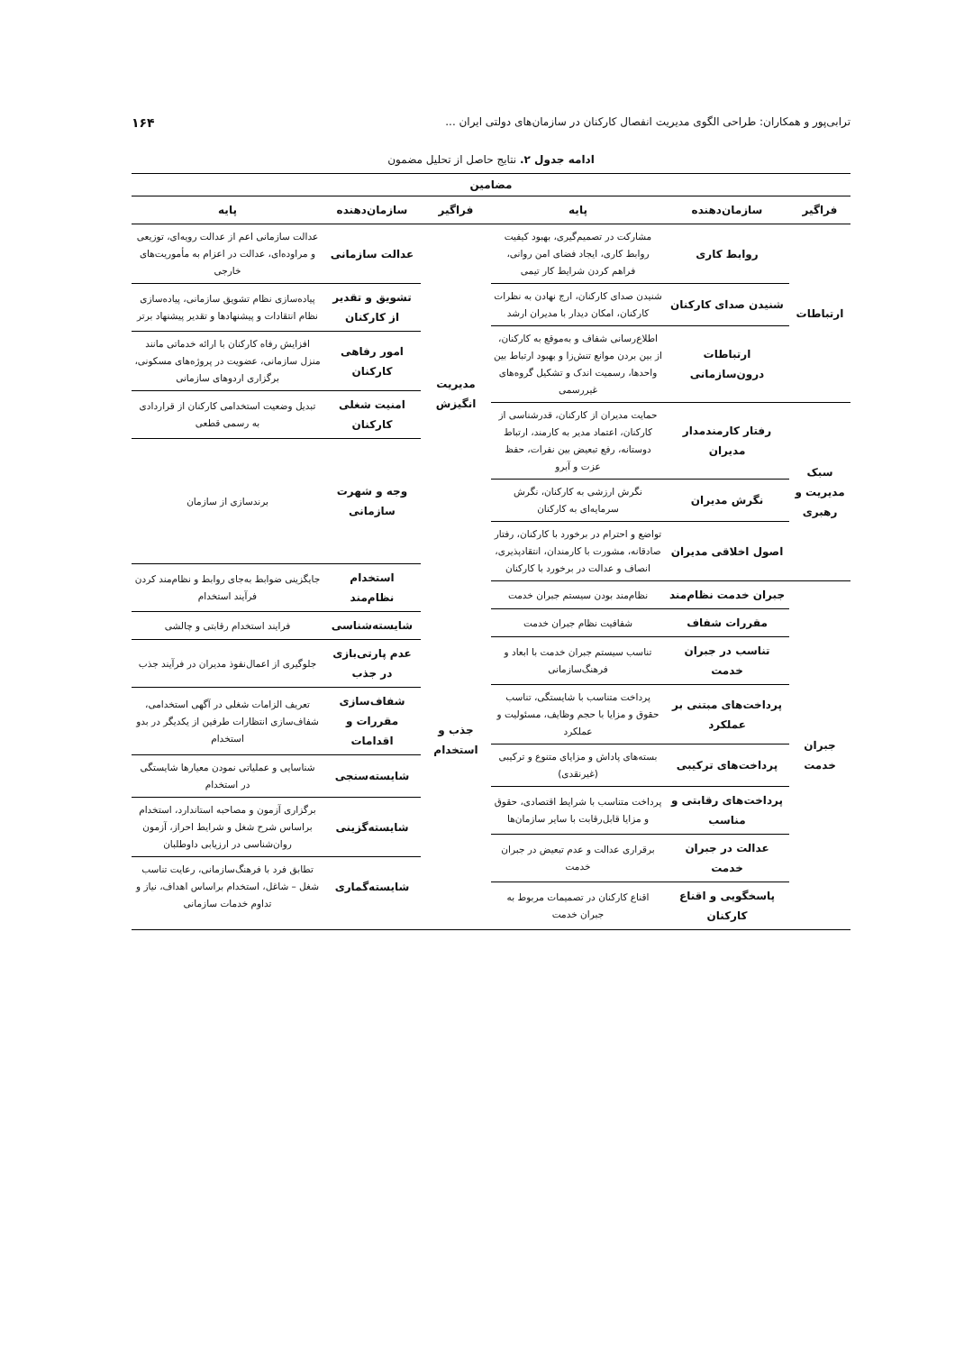ترابی‌پور و همکاران: طراحی الگوی مدیریت انفصال کارکنان در سازمان‌های دولتی ایران ... ۱۶۴
ادامه جدول ۲. نتایج حاصل از تحلیل مضمون
| مضامین | |
| --- | --- |
| / فراگیر / سازمان‌دهنده / پایه / / --- / --- / --- / / ارتباطات / روابط کاری / مشارکت در تصمیم‌گیری، بهبود کیفیت روابط کاری، ایجاد فضای امن روانی، فراهم کردن شرایط کار تیمی / / / شنیدن صدای کارکنان / شنیدن صدای کارکنان، ارج نهادن به نظرات کارکنان، امکان دیدار با مدیران ارشد / / / ارتباطات درون‌سازمانی / اطلاع‌رسانی شفاف و به‌موقع به کارکنان، از بین بردن موانع تنش‌زا و بهبود ارتباط بین واحدها، رسمیت اندک و تشکیل گروه‌های غیررسمی / / سبک مدیریت و رهبری / رفتار کارمندمدار مدیران / حمایت مدیران از کارکنان، قدرشناسی از کارکنان، اعتماد مدیر به کارمند، ارتباط دوستانه، رفع تبعیض بین نفرات، حفظ عزت و آبرو / / / نگرش مدیران / نگرش ارزشی به کارکنان، نگرش سرمایه‌ای به کارکنان / / / اصول اخلاقی مدیران / تواضع و احترام در برخورد با کارکنان، رفتار صادقانه، مشورت با کارمندان، انتقادپذیری، انصاف و عدالت در برخورد با کارکنان / / جبران خدمت / جبران خدمت نظام‌مند / نظام‌مند بودن سیستم جبران خدمت / / / مقررات شفاف / شفافیت نظام جبران خدمت / / / تناسب در جبران خدمت / تناسب سیستم جبران خدمت با ابعاد و فرهنگ‌سازمانی / / / پرداخت‌های مبتنی بر عملکرد / پرداخت متناسب با شایستگی، تناسب حقوق و مزایا با حجم وظایف، مسئولیت و عملکرد / / / پرداخت‌های ترکیبی / بسته‌های پاداش و مزایای متنوع و ترکیبی (غیرنقدی) / / / پرداخت‌های رقابتی و مناسب / پرداخت متناسب با شرایط اقتصادی، حقوق و مزایا قابل‌رقابت با سایر سازمان‌ها / / / عدالت در جبران خدمت / برقراری عدالت و عدم تبعیض در جبران خدمت / / / پاسخگویی و اقناع کارکنان / اقناع کارکنان در تصمیمات مربوط به جبران خدمت / | / فراگیر / سازمان‌دهنده / پایه / / --- / --- / --- / / مدیریت انگیزش / عدالت سازمانی / عدالت سازمانی اعم از عدالت رویه‌ای، توزیعی و مراوده‌ای، عدالت در اعزام به مأموریت‌های خارجی / / / تشویق و تقدیر از کارکنان / پیاده‌سازی نظام تشویق سازمانی، پیاده‌سازی نظام انتقادات و پیشنهادها و تقدیر پیشنهاد برتر / / / امور رفاهی کارکنان / افزایش رفاه کارکنان با ارائه خدماتی مانند منزل سازمانی، عضویت در پروژه‌های مسکونی، برگزاری اردوهای سازمانی / / / امنیت شغلی کارکنان / تبدیل وضعیت استخدامی کارکنان از قراردادی به رسمی قطعی / / / وجه و شهرت سازمانی / برندسازی از سازمان / / جذب و استخدام / استخدام نظام‌مند / جایگزینی ضوابط به‌جای روابط و نظام‌مند کردن فرآیند استخدام / / / شایسته‌شناسی / فرایند استخدام رقابتی و چالشی / / / عدم پارتی‌بازی در جذب / جلوگیری از اعمال‌نفوذ مدیران در فرآیند جذب / / / شفاف‌سازی مقررات و اقدامات / تعریف الزامات شغلی در آگهی استخدامی، شفاف‌سازی انتظارات طرفین از یکدیگر در بدو استخدام / / / شایسته‌سنجی / شناسایی و عملیاتی نمودن معیارها شایستگی در استخدام / / / شایسته‌گزینی / برگزاری آزمون و مصاحبه استاندارد، استخدام براساس شرح شغل و شرایط احراز، آزمون روان‌شناسی در ارزیابی داوطلبان / / / شایسته‌گماری / تطابق فرد با فرهنگ‌سازمانی، رعایت تناسب شغل – شاغل، استخدام براساس اهداف، نیاز و تداوم خدمات سازمانی / |